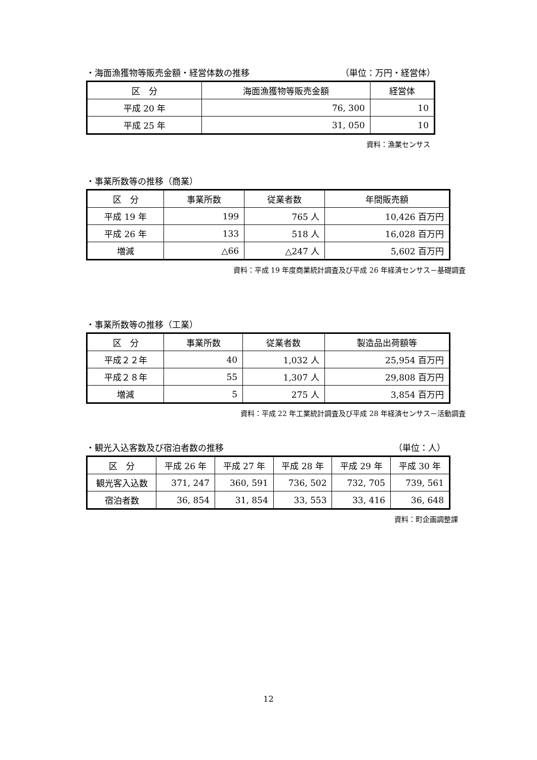・海面漁獲物等販売金額・経営体数の推移 （単位：万円・経営体）
| 区 分 | 海面漁獲物等販売金額 | 経営体 |
| --- | --- | --- |
| 平成 20 年 | 76, 300 | 10 |
| 平成 25 年 | 31, 050 | 10 |
資料：漁業センサス
・事業所数等の推移（商業）
| 区 分 | 事業所数 | 従業者数 | 年間販売額 |
| --- | --- | --- | --- |
| 平成 19 年 | 199 | 765 人 | 10,426 百万円 |
| 平成 26 年 | 133 | 518 人 | 16,028 百万円 |
| 増減 | △66 | △247 人 | 5,602 百万円 |
資料：平成 19 年度商業統計調査及び平成 26 年経済センサス－基礎調査
・事業所数等の推移（工業）
| 区 分 | 事業所数 | 従業者数 | 製造品出荷額等 |
| --- | --- | --- | --- |
| 平成２２年 | 40 | 1,032 人 | 25,954 百万円 |
| 平成２８年 | 55 | 1,307 人 | 29,808 百万円 |
| 増減 | 5 | 275 人 | 3,854 百万円 |
資料：平成 22 年工業統計調査及び平成 28 年経済センサス－活動調査
・観光入込客数及び宿泊者数の推移 （単位：人）
| 区 分 | 平成 26 年 | 平成 27 年 | 平成 28 年 | 平成 29 年 | 平成 30 年 |
| --- | --- | --- | --- | --- | --- |
| 観光客入込数 | 371, 247 | 360, 591 | 736, 502 | 732, 705 | 739, 561 |
| 宿泊者数 | 36, 854 | 31, 854 | 33, 553 | 33, 416 | 36, 648 |
資料：町企画調整課
12